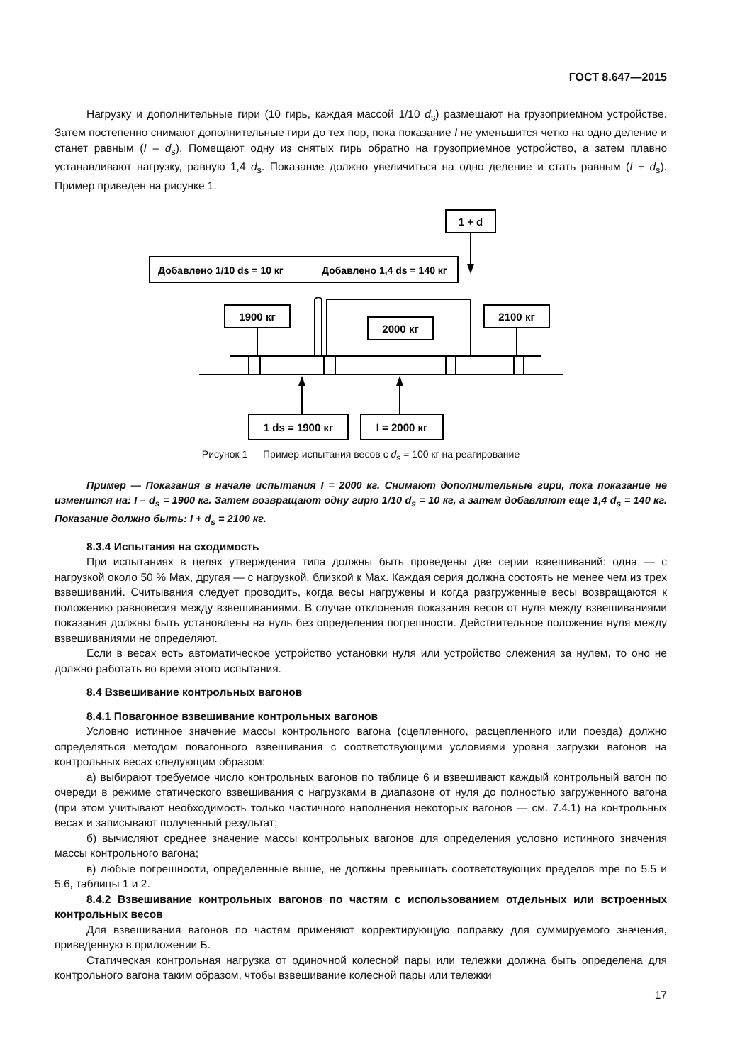ГОСТ 8.647—2015
Нагрузку и дополнительные гири (10 гирь, каждая массой 1/10 d<sub>s</sub>) размещают на грузоприемном устройстве. Затем постепенно снимают дополнительные гири до тех пор, пока показание I не уменьшится четко на одно деление и станет равным (I – d<sub>s</sub>). Помещают одну из снятых гирь обратно на грузоприемное устройство, а затем плавно устанавливают нагрузку, равную 1,4 d<sub>s</sub>. Показание должно увеличиться на одно деление и стать равным (I + d<sub>s</sub>). Пример приведен на рисунке 1.
1 + d
Добавлено 1/10 ds = 10 кг
Добавлено 1,4 ds = 140 кг
1900 кг
2100 кг
2000 кг
1 ds = 1900 кг
I = 2000 кг
Рисунок 1 — Пример испытания весов с d<sub>s</sub> = 100 кг на реагирование
Пример — Показания в начале испытания I = 2000 кг. Снимают дополнительные гири, пока показание не изменится на: I – d<sub>s</sub> = 1900 кг. Затем возвращают одну гирю 1/10 d<sub>s</sub> = 10 кг, а затем добавляют еще 1,4 d<sub>s</sub> = 140 кг. Показание должно быть: I + d<sub>s</sub> = 2100 кг.
8.3.4 Испытания на сходимость
При испытаниях в целях утверждения типа должны быть проведены две серии взвешиваний: одна — с нагрузкой около 50 % Max, другая — с нагрузкой, близкой к Max. Каждая серия должна состоять не менее чем из трех взвешиваний. Считывания следует проводить, когда весы нагружены и когда разгруженные весы возвращаются к положению равновесия между взвешиваниями. В случае отклонения показания весов от нуля между взвешиваниями показания должны быть установлены на нуль без определения погрешности. Действительное положение нуля между взвешиваниями не определяют.
Если в весах есть автоматическое устройство установки нуля или устройство слежения за нулем, то оно не должно работать во время этого испытания.
8.4 Взвешивание контрольных вагонов
8.4.1 Повагонное взвешивание контрольных вагонов
Условно истинное значение массы контрольного вагона (сцепленного, расцепленного или поезда) должно определяться методом повагонного взвешивания с соответствующими условиями уровня загрузки вагонов на контрольных весах следующим образом:
а) выбирают требуемое число контрольных вагонов по таблице 6 и взвешивают каждый контрольный вагон по очереди в режиме статического взвешивания с нагрузками в диапазоне от нуля до полностью загруженного вагона (при этом учитывают необходимость только частичного наполнения некоторых вагонов — см. 7.4.1) на контрольных весах и записывают полученный результат;
б) вычисляют среднее значение массы контрольных вагонов для определения условно истинного значения массы контрольного вагона;
в) любые погрешности, определенные выше, не должны превышать соответствующих пределов mpe по 5.5 и 5.6, таблицы 1 и 2.
8.4.2 Взвешивание контрольных вагонов по частям с использованием отдельных или встроенных контрольных весов
Для взвешивания вагонов по частям применяют корректирующую поправку для суммируемого значения, приведенную в приложении Б.
Статическая контрольная нагрузка от одиночной колесной пары или тележки должна быть определена для контрольного вагона таким образом, чтобы взвешивание колесной пары или тележки
17